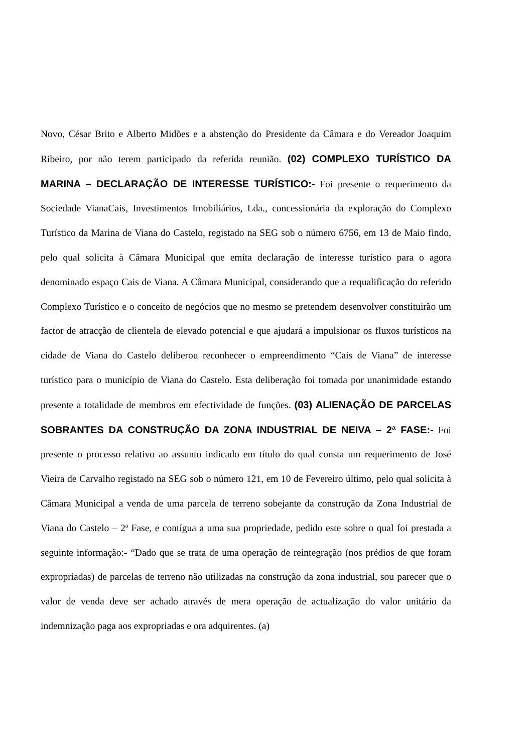Novo, César Brito e Alberto Midões e a abstenção do Presidente da Câmara e do Vereador Joaquim Ribeiro, por não terem participado da referida reunião. (02) COMPLEXO TURÍSTICO DA MARINA – DECLARAÇÃO DE INTERESSE TURÍSTICO:- Foi presente o requerimento da Sociedade VianaCais, Investimentos Imobiliários, Lda., concessionária da exploração do Complexo Turístico da Marina de Viana do Castelo, registado na SEG sob o número 6756, em 13 de Maio findo, pelo qual solicita à Câmara Municipal que emita declaração de interesse turístico para o agora denominado espaço Cais de Viana. A Câmara Municipal, considerando que a requalificação do referido Complexo Turístico e o conceito de negócios que no mesmo se pretendem desenvolver constituirão um factor de atracção de clientela de elevado potencial e que ajudará a impulsionar os fluxos turísticos na cidade de Viana do Castelo deliberou reconhecer o empreendimento “Cais de Viana” de interesse turístico para o município de Viana do Castelo. Esta deliberação foi tomada por unanimidade estando presente a totalidade de membros em efectividade de funções. (03) ALIENAÇÃO DE PARCELAS SOBRANTES DA CONSTRUÇÃO DA ZONA INDUSTRIAL DE NEIVA – 2ª FASE:- Foi presente o processo relativo ao assunto indicado em título do qual consta um requerimento de José Vieira de Carvalho registado na SEG sob o número 121, em 10 de Fevereiro último, pelo qual solicita à Câmara Municipal a venda de uma parcela de terreno sobejante da construção da Zona Industrial de Viana do Castelo – 2ª Fase, e contígua a uma sua propriedade, pedido este sobre o qual foi prestada a seguinte informação:- “Dado que se trata de uma operação de reintegração (nos prédios de que foram expropriadas) de parcelas de terreno não utilizadas na construção da zona industrial, sou parecer que o valor de venda deve ser achado através de mera operação de actualização do valor unitário da indemnização paga aos expropriadas e ora adquirentes. (a)